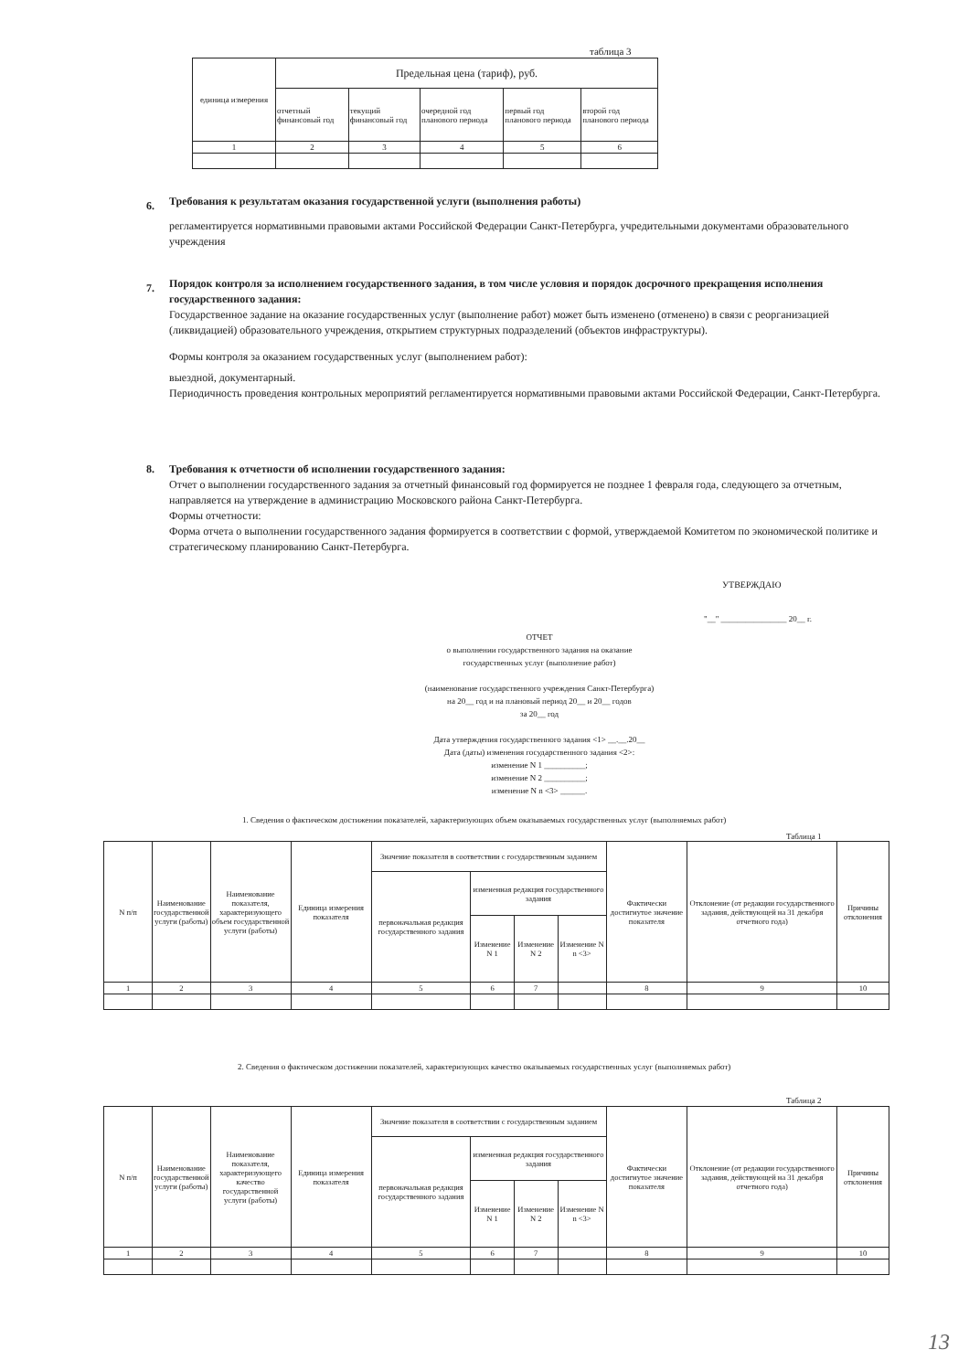таблица 3
| единица измерения | Предельная цена (тариф), руб. | | | | |
| --- | --- | --- | --- | --- | --- |
| | отчетный финансовый год | текущий финансовый год | очередной год планового периода | первый год планового периода | второй год планового периода |
| 1 | 2 | 3 | 4 | 5 | 6 |
6. Требования к результатам оказания государственной услуги (выполнения работы)
регламентируется нормативными правовыми актами Российской Федерации Санкт-Петербурга, учредительными документами образовательного учреждения
7. Порядок контроля за исполнением государственного задания, в том числе условия и порядок досрочного прекращения исполнения государственного задания:
Государственное задание на оказание государственных услуг (выполнение работ) может быть изменено (отменено) в связи с реорганизацией (ликвидацией) образовательного учреждения, открытием структурных подразделений (объектов инфраструктуры).
Формы контроля за оказанием государственных услуг (выполнением работ):
выездной, документарный.
Периодичность проведения контрольных мероприятий регламентируется нормативными правовыми актами Российской Федерации, Санкт-Петербурга.
8. Требования к отчетности об исполнении государственного задания:
Отчет о выполнении государственного задания за отчетный финансовый год формируется не позднее 1 февраля года, следующего за отчетным, направляется на утверждение в администрацию Московского района Санкт-Петербурга.
Формы отчетности:
Форма отчета о выполнении государственного задания формируется в соответствии с формой, утверждаемой Комитетом по экономической политике и стратегическому планированию Санкт-Петербурга.
УТВЕРЖДАЮ
"__" ________________ 20__ г.
ОТЧЕТ
о выполнении государственного задания на оказание
государственных услуг (выполнение работ)
(наименование государственного учреждения Санкт-Петербурга)
на 20__ год и на плановый период 20__ и 20__ годов
за 20__ год
Дата утверждения государственного задания <1> __.__.20__
Дата (даты) изменения государственного задания <2>:
изменение N 1 __________;
изменение N 2 __________;
изменение N n <3> ______.
1. Сведения о фактическом достижении показателей, характеризующих объем оказываемых государственных услуг (выполняемых работ)
Таблица 1
| N п/п | Наименование государственной услуги (работы) | Наименование показателя, характеризующего объем государственной услуги (работы) | Единица измерения показателя | Значение показателя в соответствии с государственным заданием | | | | Фактически достигнутое значение показателя | Отклонение (от редакции государственного задания, действующей на 31 декабря отчетного года) | Причины отклонения |
| --- | --- | --- | --- | --- | --- | --- | --- | --- | --- | --- |
| | | | | первоначальная редакция государственного задания | измененная редакция государственного задания | | | | | |
| | | | | | Изменение N 1 | Изменение N 2 | Изменение N n <3> | | | |
| 1 | 2 | 3 | 4 | 5 | 6 | 7 | | 8 | 9 | 10 |
2. Сведения о фактическом достижении показателей, характеризующих качество оказываемых государственных услуг (выполняемых работ)
Таблица 2
| N п/п | Наименование государственной услуги (работы) | Наименование показателя, характеризующего качество государственной услуги (работы) | Единица измерения показателя | Значение показателя в соответствии с государственным заданием | | | | Фактически достигнутое значение показателя | Отклонение (от редакции государственного задания, действующей на 31 декабря отчетного года) | Причины отклонения |
| --- | --- | --- | --- | --- | --- | --- | --- | --- | --- | --- |
| | | | | первоначальная редакция государственного задания | измененная редакция государственного задания | | | | | |
| | | | | | Изменение N 1 | Изменение N 2 | Изменение N n <3> | | | |
| 1 | 2 | 3 | 4 | 5 | 6 | 7 | | 8 | 9 | 10 |
13